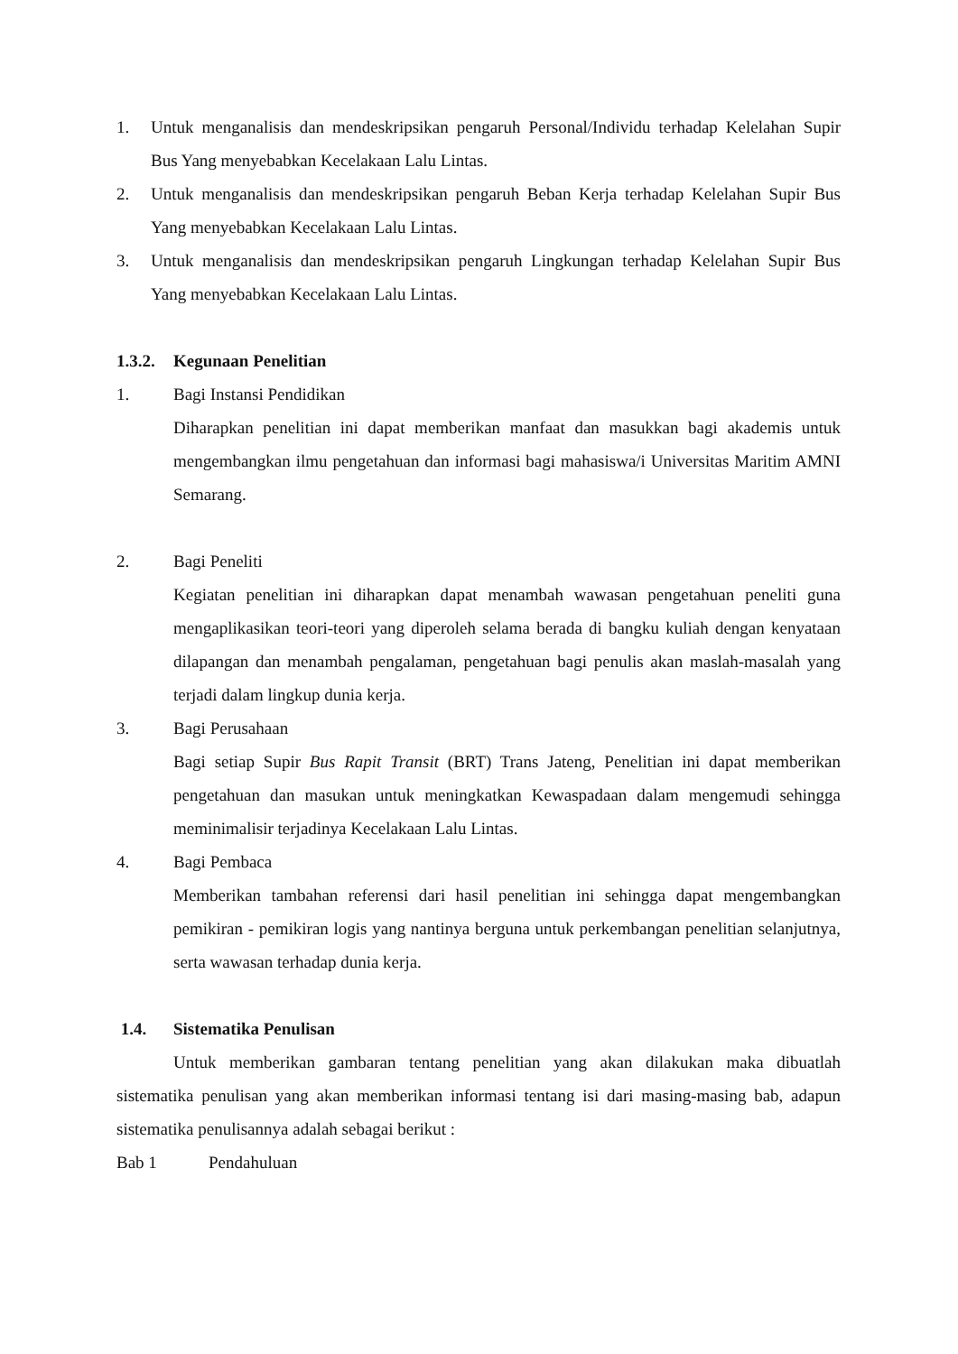1. Untuk menganalisis dan mendeskripsikan pengaruh Personal/Individu terhadap Kelelahan Supir Bus Yang menyebabkan Kecelakaan Lalu Lintas.
2. Untuk menganalisis dan mendeskripsikan pengaruh Beban Kerja terhadap Kelelahan Supir Bus Yang menyebabkan Kecelakaan Lalu Lintas.
3. Untuk menganalisis dan mendeskripsikan pengaruh Lingkungan terhadap Kelelahan Supir Bus Yang menyebabkan Kecelakaan Lalu Lintas.
1.3.2. Kegunaan Penelitian
1. Bagi Instansi Pendidikan
Diharapkan penelitian ini dapat memberikan manfaat dan masukkan bagi akademis untuk mengembangkan ilmu pengetahuan dan informasi bagi mahasiswa/i Universitas Maritim AMNI Semarang.
2. Bagi Peneliti
Kegiatan penelitian ini diharapkan dapat menambah wawasan pengetahuan peneliti guna mengaplikasikan teori-teori yang diperoleh selama berada di bangku kuliah dengan kenyataan dilapangan dan menambah pengalaman, pengetahuan bagi penulis akan maslah-masalah yang terjadi dalam lingkup dunia kerja.
3. Bagi Perusahaan
Bagi setiap Supir Bus Rapit Transit (BRT) Trans Jateng, Penelitian ini dapat memberikan pengetahuan dan masukan untuk meningkatkan Kewaspadaan dalam mengemudi sehingga meminimalisir terjadinya Kecelakaan Lalu Lintas.
4. Bagi Pembaca
Memberikan tambahan referensi dari hasil penelitian ini sehingga dapat mengembangkan pemikiran - pemikiran logis yang nantinya berguna untuk perkembangan penelitian selanjutnya, serta wawasan terhadap dunia kerja.
1.4. Sistematika Penulisan
Untuk memberikan gambaran tentang penelitian yang akan dilakukan maka dibuatlah sistematika penulisan yang akan memberikan informasi tentang isi dari masing-masing bab, adapun sistematika penulisannya adalah sebagai berikut :
Bab 1 Pendahuluan